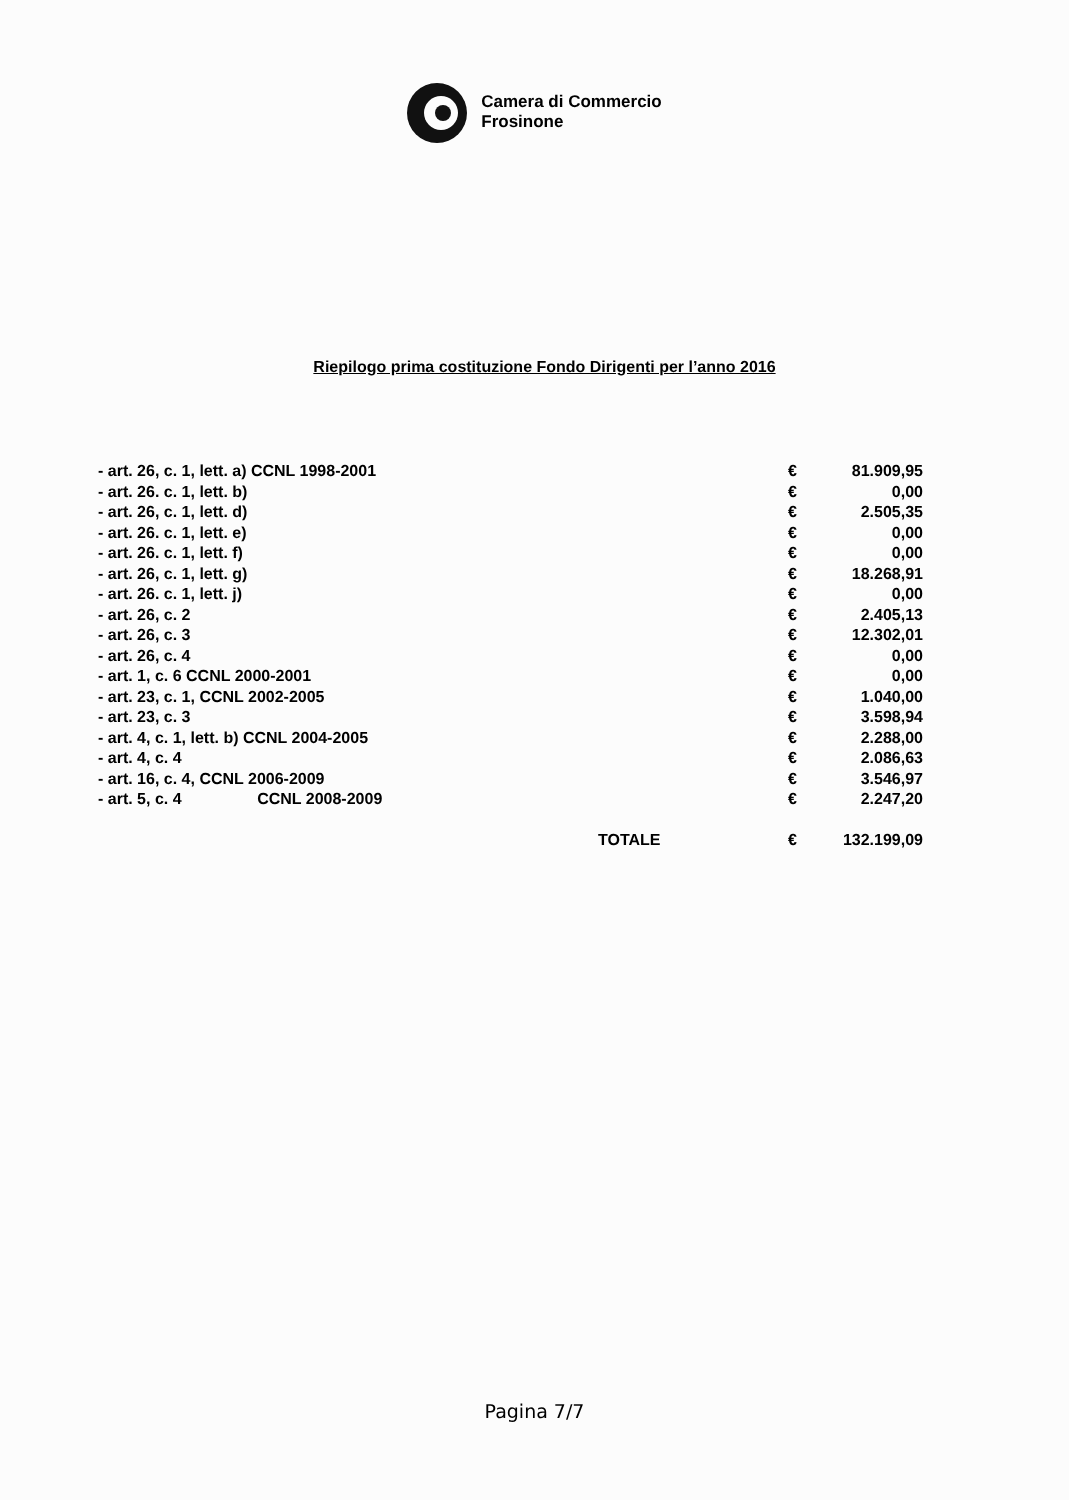Camera di Commercio
Frosinone
Riepilogo prima costituzione Fondo Dirigenti per l’anno 2016
| - art. 26, c. 1, lett. a) CCNL 1998-2001 | € | 81.909,95 |
| - art. 26. c. 1, lett. b) | € | 0,00 |
| - art. 26, c. 1, lett. d) | € | 2.505,35 |
| - art. 26. c. 1, lett. e) | € | 0,00 |
| - art. 26. c. 1, lett. f) | € | 0,00 |
| - art. 26, c. 1, lett. g) | € | 18.268,91 |
| - art. 26. c. 1, lett. j) | € | 0,00 |
| - art. 26, c. 2 | € | 2.405,13 |
| - art. 26, c. 3 | € | 12.302,01 |
| - art. 26, c. 4 | € | 0,00 |
| - art. 1, c. 6 CCNL 2000-2001 | € | 0,00 |
| - art. 23, c. 1, CCNL 2002-2005 | € | 1.040,00 |
| - art. 23, c. 3 | € | 3.598,94 |
| - art. 4, c. 1, lett. b) CCNL 2004-2005 | € | 2.288,00 |
| - art. 4, c. 4 | € | 2.086,63 |
| - art. 16, c. 4, CCNL 2006-2009 | € | 3.546,97 |
| - art. 5, c. 4 CCNL 2008-2009 | € | 2.247,20 |
| TOTALE | € | 132.199,09 |
Pagina 7/7